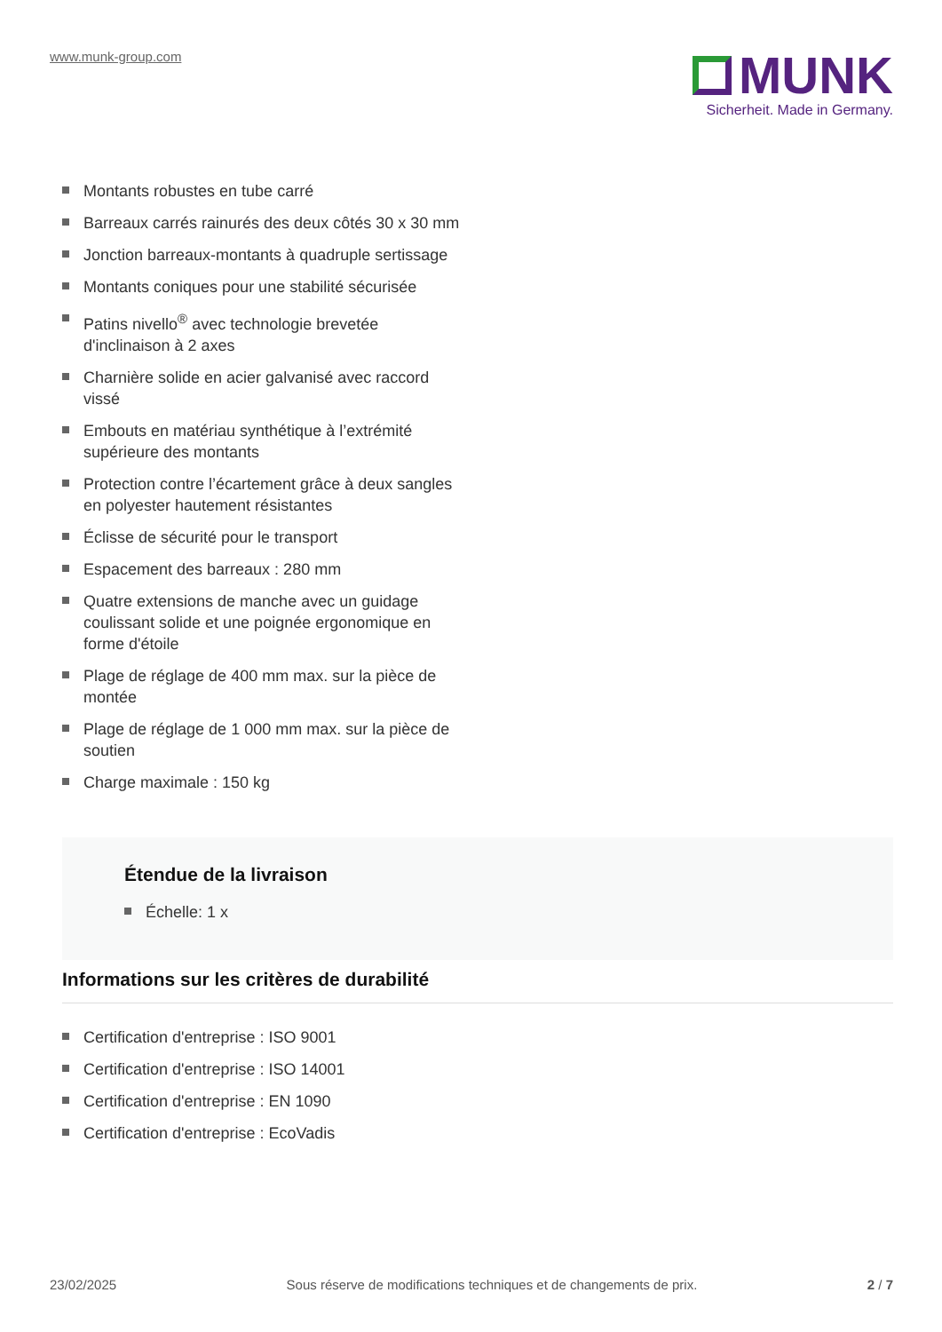www.munk-group.com
MUNK
Sicherheit. Made in Germany.
Montants robustes en tube carré
Barreaux carrés rainurés des deux côtés 30 x 30 mm
Jonction barreaux-montants à quadruple sertissage
Montants coniques pour une stabilité sécurisée
Patins nivello<sup>®</sup> avec technologie brevetée d'inclinaison à 2 axes
Charnière solide en acier galvanisé avec raccord vissé
Embouts en matériau synthétique à l’extrémité supérieure des montants
Protection contre l’écartement grâce à deux sangles en polyester hautement résistantes
Éclisse de sécurité pour le transport
Espacement des barreaux : 280 mm
Quatre extensions de manche avec un guidage coulissant solide et une poignée ergonomique en forme d'étoile
Plage de réglage de 400 mm max. sur la pièce de montée
Plage de réglage de 1 000 mm max. sur la pièce de soutien
Charge maximale : 150 kg
Étendue de la livraison
Échelle: 1 x
Informations sur les critères de durabilité
Certification d'entreprise : ISO 9001
Certification d'entreprise : ISO 14001
Certification d'entreprise : EN 1090
Certification d'entreprise : EcoVadis
23/02/2025 Sous réserve de modifications techniques et de changements de prix. 2 / 7